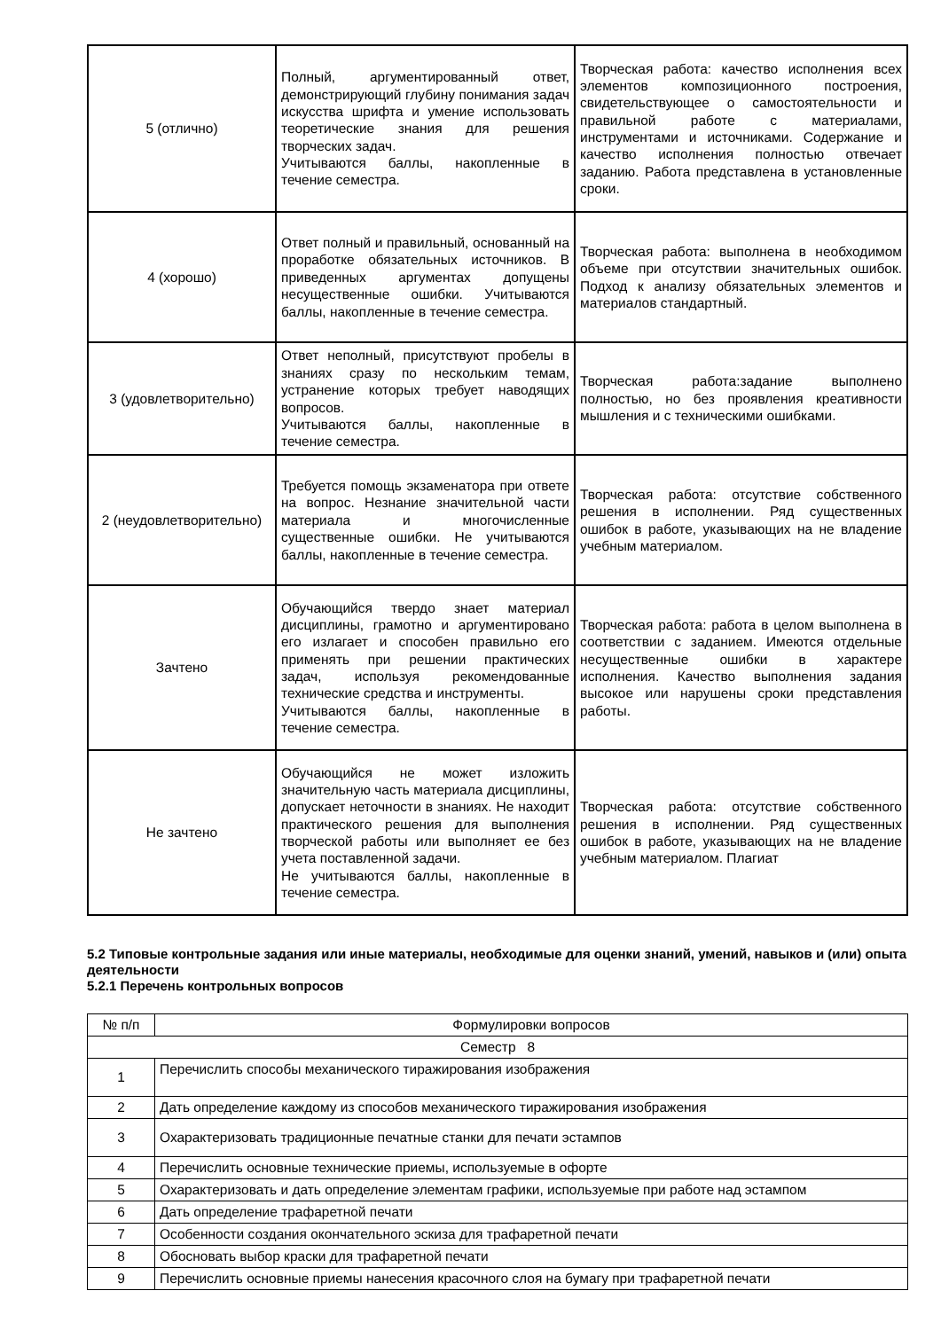| 5 (отлично) | Полный, аргументированный ответ, демонстрирующий глубину понимания задач искусства шрифта и умение использовать теоретические знания для решения творческих задач. Учитываются баллы, накопленные в течение семестра. | Творческая работа: качество исполнения всех элементов композиционного построения, свидетельствующее о самостоятельности и правильной работе с материалами, инструментами и источниками. Содержание и качество исполнения полностью отвечает заданию. Работа представлена в установленные сроки. |
| 4 (хорошо) | Ответ полный и правильный, основанный на проработке обязательных источников. В приведенных аргументах допущены несущественные ошибки. Учитываются баллы, накопленные в течение семестра. | Творческая работа: выполнена в необходимом объеме при отсутствии значительных ошибок. Подход к анализу обязательных элементов и материалов стандартный. |
| 3 (удовлетворительно) | Ответ неполный, присутствуют пробелы в знаниях сразу по нескольким темам, устранение которых требует наводящих вопросов. Учитываются баллы, накопленные в течение семестра. | Творческая работа:задание выполнено полностью, но без проявления креативности мышления и с техническими ошибками. |
| 2 (неудовлетворительно) | Требуется помощь экзаменатора при ответе на вопрос. Незнание значительной части материала и многочисленные существенные ошибки. Не учитываются баллы, накопленные в течение семестра. | Творческая работа: отсутствие собственного решения в исполнении. Ряд существенных ошибок в работе, указывающих на не владение учебным материалом. |
| Зачтено | Обучающийся твердо знает материал дисциплины, грамотно и аргументировано его излагает и способен правильно его применять при решении практических задач, используя рекомендованные технические средства и инструменты. Учитываются баллы, накопленные в течение семестра. | Творческая работа: работа в целом выполнена в соответствии с заданием. Имеются отдельные несущественные ошибки в характере исполнения. Качество выполнения задания высокое или нарушены сроки представления работы. |
| Не зачтено | Обучающийся не может изложить значительную часть материала дисциплины, допускает неточности в знаниях. Не находит практического решения для выполнения творческой работы или выполняет ее без учета поставленной задачи. Не учитываются баллы, накопленные в течение семестра. | Творческая работа: отсутствие собственного решения в исполнении. Ряд существенных ошибок в работе, указывающих на не владение учебным материалом. Плагиат |
5.2 Типовые контрольные задания или иные материалы, необходимые для оценки знаний, умений, навыков и (или) опыта деятельности
5.2.1 Перечень контрольных вопросов
| № п/п | Формулировки вопросов |
| Семестр 8 | |
| 1 | Перечислить способы механического тиражирования изображения |
| 2 | Дать определение каждому из способов механического тиражирования изображения |
| 3 | Охарактеризовать традиционные печатные станки для печати эстампов |
| 4 | Перечислить основные технические приемы, используемые в офорте |
| 5 | Охарактеризовать и дать определение элементам графики, используемые при работе над эстампом |
| 6 | Дать определение трафаретной печати |
| 7 | Особенности создания окончательного эскиза для трафаретной печати |
| 8 | Обосновать выбор краски для трафаретной печати |
| 9 | Перечислить основные приемы нанесения красочного слоя на бумагу при трафаретной печати |